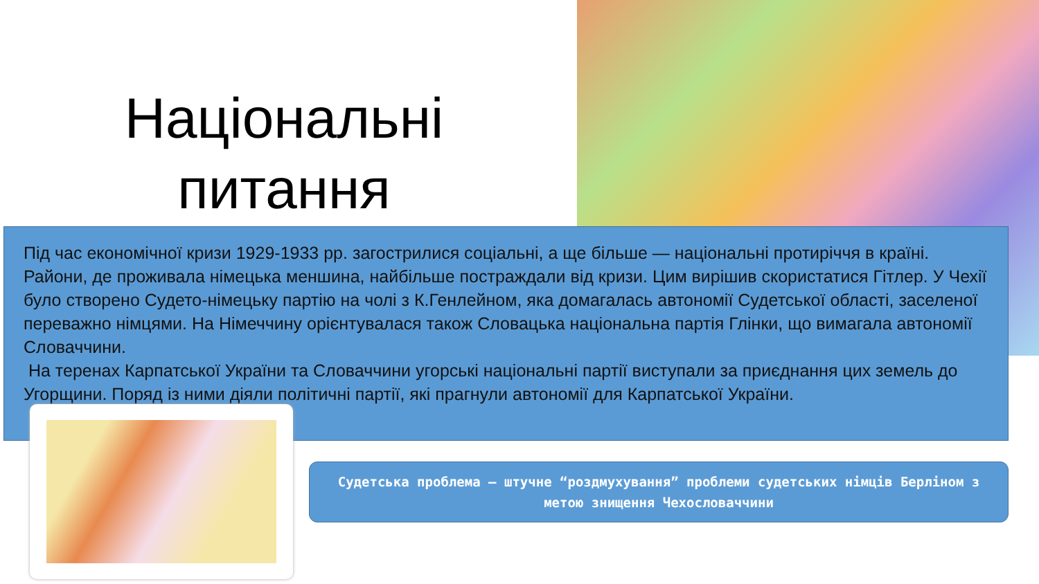Національні питання
Під час економічної кризи 1929-1933 рр. загострилися соціальні, а ще більше — національні протиріччя в країні. Райони, де проживала німецька меншина, найбільше постраждали від кризи. Цим вирішив скористатися Гітлер. У Чехії було створено Судето-німецьку партію на чолі з К.Генлейном, яка домагалась автономії Судетської області, заселеної переважно німцями. На Німеччину орієнтувалася також Словацька національна партія Глінки, що вимагала автономії Словаччини.
На теренах Карпатської України та Словаччини угорські національні партії виступали за приєднання цих земель до Угорщини. Поряд із ними діяли політичні партії, які прагнули автономії для Карпатської України.
Судетська проблема – штучне “роздмухування” проблеми судетських німців Берліном з метою знищення Чехословаччини